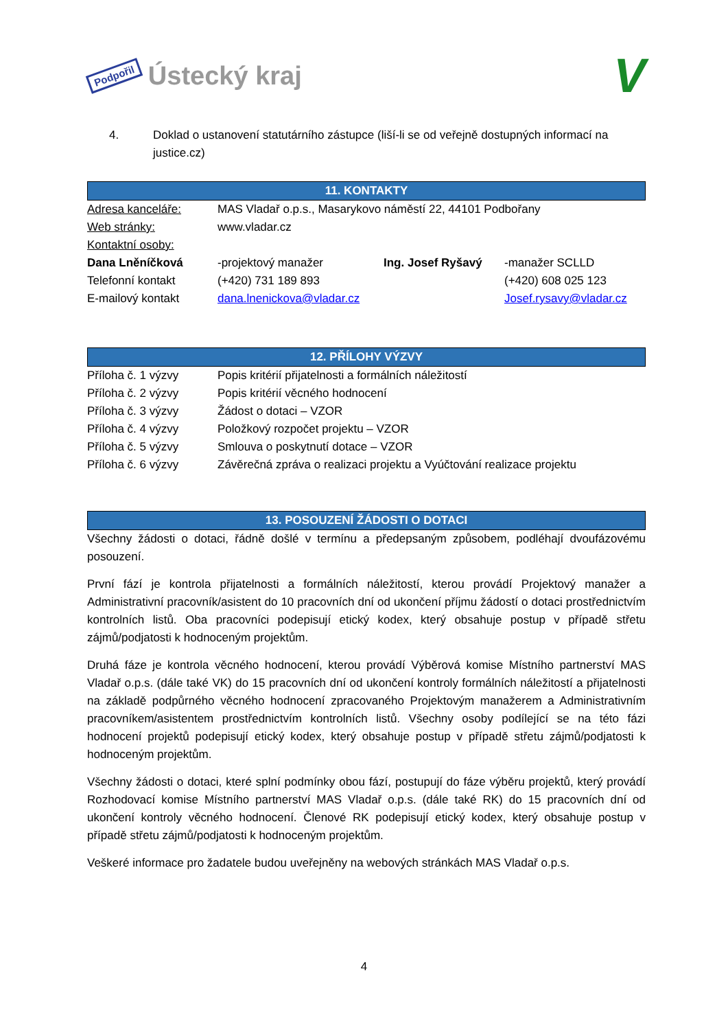Podpořil Ústecký kraj
V
4. Doklad o ustanovení statutárního zástupce (liší-li se od veřejně dostupných informací na justice.cz)
11. KONTAKTY
| Adresa kanceláře: | MAS Vladař o.p.s., Masarykovo náměstí 22, 44101 Podbořany | | |
| Web stránky: | www.vladar.cz | | |
| Kontaktní osoby: | | | |
| Dana Lněníčková | -projektový manažer | Ing. Josef Ryšavý | -manažer SCLLD |
| Telefonní kontakt | (+420) 731 189 893 | | (+420) 608 025 123 |
| E-mailový kontakt | dana.lnenickova@vladar.cz | | Josef.rysavy@vladar.cz |
12. PŘÍLOHY VÝZVY
| Příloha č. 1 výzvy | Popis kritérií přijatelnosti a formálních náležitostí |
| Příloha č. 2 výzvy | Popis kritérií věcného hodnocení |
| Příloha č. 3 výzvy | Žádost o dotaci – VZOR |
| Příloha č. 4 výzvy | Položkový rozpočet projektu – VZOR |
| Příloha č. 5 výzvy | Smlouva o poskytnutí dotace – VZOR |
| Příloha č. 6 výzvy | Závěrečná zpráva o realizaci projektu a Vyúčtování realizace projektu |
13. POSOUZENÍ ŽÁDOSTI O DOTACI
Všechny žádosti o dotaci, řádně došlé v termínu a předepsaným způsobem, podléhají dvoufázovému posouzení.
První fází je kontrola přijatelnosti a formálních náležitostí, kterou provádí Projektový manažer a Administrativní pracovník/asistent do 10 pracovních dní od ukončení příjmu žádostí o dotaci prostřednictvím kontrolních listů. Oba pracovníci podepisují etický kodex, který obsahuje postup v případě střetu zájmů/podjatosti k hodnoceným projektům.
Druhá fáze je kontrola věcného hodnocení, kterou provádí Výběrová komise Místního partnerství MAS Vladař o.p.s. (dále také VK) do 15 pracovních dní od ukončení kontroly formálních náležitostí a přijatelnosti na základě podpůrného věcného hodnocení zpracovaného Projektovým manažerem a Administrativním pracovníkem/asistentem prostřednictvím kontrolních listů. Všechny osoby podílející se na této fázi hodnocení projektů podepisují etický kodex, který obsahuje postup v případě střetu zájmů/podjatosti k hodnoceným projektům.
Všechny žádosti o dotaci, které splní podmínky obou fází, postupují do fáze výběru projektů, který provádí Rozhodovací komise Místního partnerství MAS Vladař o.p.s. (dále také RK) do 15 pracovních dní od ukončení kontroly věcného hodnocení. Členové RK podepisují etický kodex, který obsahuje postup v případě střetu zájmů/podjatosti k hodnoceným projektům.
Veškeré informace pro žadatele budou uveřejněny na webových stránkách MAS Vladař o.p.s.
4